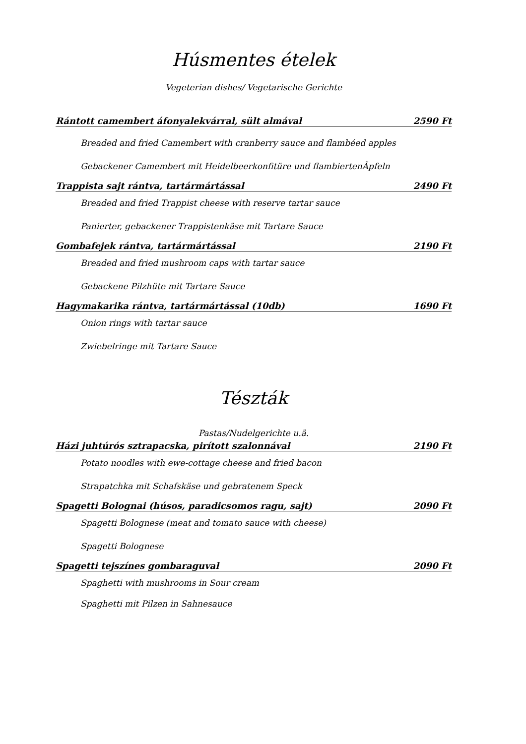Húsmentes ételek
Vegeterian dishes/ Vegetarische Gerichte
Rántott camembert áfonyalekvárral, sült almával 2590 Ft
Breaded and fried Camembert with cranberry sauce and flambéed apples
Gebackener Camembert mit Heidelbeerkonfitüre und flambiertenÄpfeln
Trappista sajt rántva, tartármártással 2490 Ft
Breaded and fried Trappist cheese with reserve tartar sauce
Panierter, gebackener Trappistenkäse mit Tartare Sauce
Gombafejek rántva, tartármártással 2190 Ft
Breaded and fried mushroom caps with tartar sauce
Gebackene Pilzhüte mit Tartare Sauce
Hagymakarika rántva, tartármártással (10db) 1690 Ft
Onion rings with tartar sauce
Zwiebelringe mit Tartare Sauce
Tészták
Pastas/Nudelgerichte u.ä.
Házi juhtúrós sztrapacska, pirított szalonnával 2190 Ft
Potato noodles with ewe-cottage cheese and fried bacon
Strapatchka mit Schafskäse und gebratenem Speck
Spagetti Bolognai (húsos, paradicsomos ragu, sajt) 2090 Ft
Spagetti Bolognese (meat and tomato sauce with cheese)
Spagetti Bolognese
Spagetti tejszínes gombaraguval 2090 Ft
Spaghetti with mushrooms in Sour cream
Spaghetti mit Pilzen in Sahnesauce